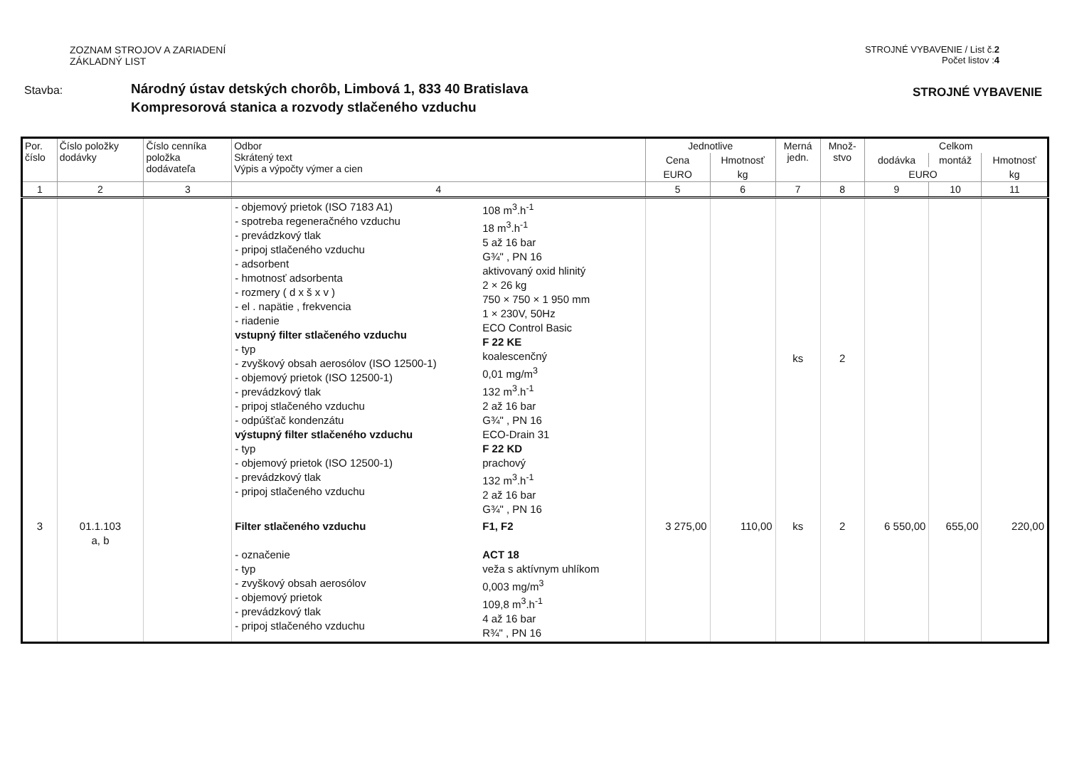ZOZNAM STROJOV A ZARIADENÍ
ZÁKLADNÝ LIST
STROJNÉ VYBAVENIE / List č.2
Počet listov :4
Stavba:
Národný ústav detských chorôb, Limbová 1, 833 40 Bratislava
Kompresorová stanica a rozvody stlačeného vzduchu
STROJNÉ VYBAVENIE
| Por. číslo | Číslo položky dodávky | Číslo cenníka položka dodávateľa | Odbor Skrátený text Výpis a výpočty výmer a cien | | Jednotlive | | Merná jedn. | Množ- stvo | Celkom | | |
| --- | --- | --- | --- | --- | --- | --- | --- | --- | --- | --- | --- |
| | | | | | Cena | Hmotnosť | | | dodávka | montáž | Hmotnosť |
| | | | | | EURO | kg | | | EURO | | kg |
| 1 | 2 | 3 | 4 | | 5 | 6 | 7 | 8 | 9 | 10 | 11 |
| | | | - objemový prietok (ISO 7183 A1) - spotreba regeneračného vzduchu - prevádzkový tlak - pripoj stlačeného vzduchu - adsorbent - hmotnosť adsorbenta - rozmery ( d x š x v ) - el . napätie , frekvencia - riadenie vstupný filter stlačeného vzduchu - typ - zvyškový obsah aerosólov (ISO 12500-1) - objemový prietok (ISO 12500-1) - prevádzkový tlak - pripoj stlačeného vzduchu - odpúšťač kondenzátu výstupný filter stlačeného vzduchu - typ - objemový prietok (ISO 12500-1) - prevádzkový tlak - pripoj stlačeného vzduchu | 108 m<sup>3</sup>.h<sup>-1</sup> 18 m<sup>3</sup>.h<sup>-1</sup> 5 až 16 bar G¾" , PN 16 aktivovaný oxid hlinitý 2 × 26 kg 750 × 750 × 1 950 mm 1 × 230V, 50Hz ECO Control Basic F 22 KE koalescenčný 0,01 mg/m<sup>3</sup> 132 m<sup>3</sup>.h<sup>-1</sup> 2 až 16 bar G¾" , PN 16 ECO-Drain 31 F 22 KD prachový 132 m<sup>3</sup>.h<sup>-1</sup> 2 až 16 bar G¾" , PN 16 | | | ks | 2 | | | |
| 3 | 01.1.103 a, b | | Filter stlačeného vzduchu - označenie - typ - zvyškový obsah aerosólov - objemový prietok - prevádzkový tlak - pripoj stlačeného vzduchu | F1, F2 ACT 18 veža s aktívnym uhlíkom 0,003 mg/m<sup>3</sup> 109,8 m<sup>3</sup>.h<sup>-1</sup> 4 až 16 bar R¾" , PN 16 | 3 275,00 | 110,00 | ks | 2 | 6 550,00 | 655,00 | 220,00 |